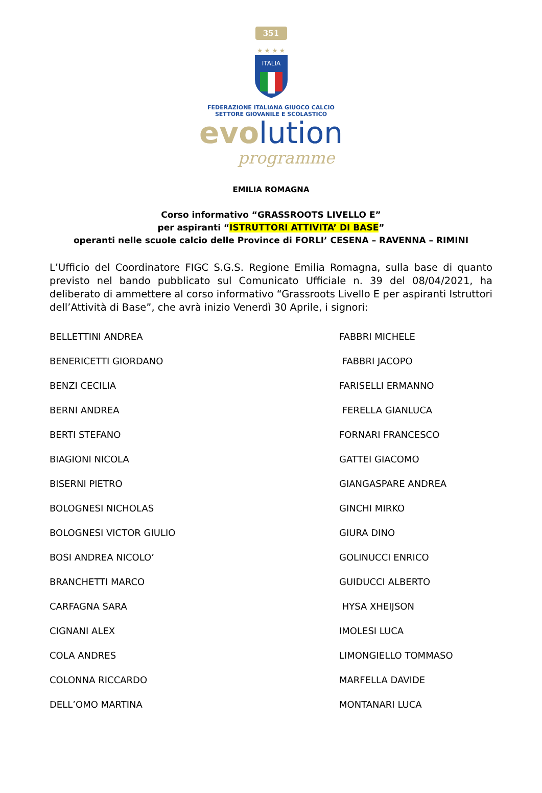351
★ ★ ★ ★
ITALIA
FEDERAZIONE ITALIANA GIUOCO CALCIO
SETTORE GIOVANILE E SCOLASTICO
evolution
programme
EMILIA ROMAGNA
Corso informativo “GRASSROOTS LIVELLO E”
per aspiranti “ISTRUTTORI ATTIVITA’ DI BASE”
operanti nelle scuole calcio delle Province di FORLI’ CESENA – RAVENNA – RIMINI
L’Ufficio del Coordinatore FIGC S.G.S. Regione Emilia Romagna, sulla base di quanto previsto nel bando pubblicato sul Comunicato Ufficiale n. 39 del 08/04/2021, ha deliberato di ammettere al corso informativo “Grassroots Livello E per aspiranti Istruttori dell’Attività di Base”, che avrà inizio Venerdì 30 Aprile, i signori:
BELLETTINI ANDREA
FABBRI MICHELE
BENERICETTI GIORDANO
FABBRI JACOPO
BENZI CECILIA
FARISELLI ERMANNO
BERNI ANDREA
FERELLA GIANLUCA
BERTI STEFANO
FORNARI FRANCESCO
BIAGIONI NICOLA
GATTEI GIACOMO
BISERNI PIETRO
GIANGASPARE ANDREA
BOLOGNESI NICHOLAS
GINCHI MIRKO
BOLOGNESI VICTOR GIULIO
GIURA DINO
BOSI ANDREA NICOLO’
GOLINUCCI ENRICO
BRANCHETTI MARCO
GUIDUCCI ALBERTO
CARFAGNA SARA
HYSA XHEIJSON
CIGNANI ALEX
IMOLESI LUCA
COLA ANDRES
LIMONGIELLO TOMMASO
COLONNA RICCARDO
MARFELLA DAVIDE
DELL’OMO MARTINA
MONTANARI LUCA